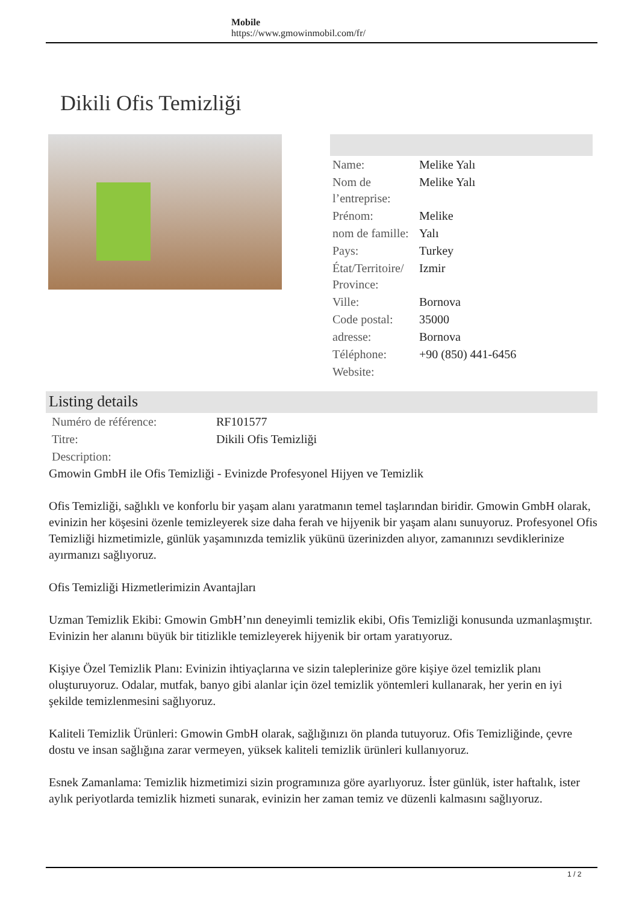Mobile
https://www.gmowinmobil.com/fr/
Dikili Ofis Temizliği
| Name: | Melike Yalı |
| Nom de l’entreprise: | Melike Yalı |
| Prénom: | Melike |
| nom de famille: | Yalı |
| Pays: | Turkey |
| État/Territoire/ Province: | Izmir |
| Ville: | Bornova |
| Code postal: | 35000 |
| adresse: | Bornova |
| Téléphone: | +90 (850) 441-6456 |
| Website: | |
Listing details
| Numéro de référence: | RF101577 |
| Titre: | Dikili Ofis Temizliği |
| Description: | |
Gmowin GmbH ile Ofis Temizliği - Evinizde Profesyonel Hijyen ve Temizlik
Ofis Temizliği, sağlıklı ve konforlu bir yaşam alanı yaratmanın temel taşlarından biridir. Gmowin GmbH olarak, evinizin her köşesini özenle temizleyerek size daha ferah ve hijyenik bir yaşam alanı sunuyoruz. Profesyonel Ofis Temizliği hizmetimizle, günlük yaşamınızda temizlik yükünü üzerinizden alıyor, zamanınızı sevdiklerinize ayırmanızı sağlıyoruz.
Ofis Temizliği Hizmetlerimizin Avantajları
Uzman Temizlik Ekibi: Gmowin GmbH’nın deneyimli temizlik ekibi, Ofis Temizliği konusunda uzmanlaşmıştır. Evinizin her alanını büyük bir titizlikle temizleyerek hijyenik bir ortam yaratıyoruz.
Kişiye Özel Temizlik Planı: Evinizin ihtiyaçlarına ve sizin taleplerinize göre kişiye özel temizlik planı oluşturuyoruz. Odalar, mutfak, banyo gibi alanlar için özel temizlik yöntemleri kullanarak, her yerin en iyi şekilde temizlenmesini sağlıyoruz.
Kaliteli Temizlik Ürünleri: Gmowin GmbH olarak, sağlığınızı ön planda tutuyoruz. Ofis Temizliğinde, çevre dostu ve insan sağlığına zarar vermeyen, yüksek kaliteli temizlik ürünleri kullanıyoruz.
Esnek Zamanlama: Temizlik hizmetimizi sizin programınıza göre ayarlıyoruz. İster günlük, ister haftalık, ister aylık periyotlarda temizlik hizmeti sunarak, evinizin her zaman temiz ve düzenli kalmasını sağlıyoruz.
1 / 2